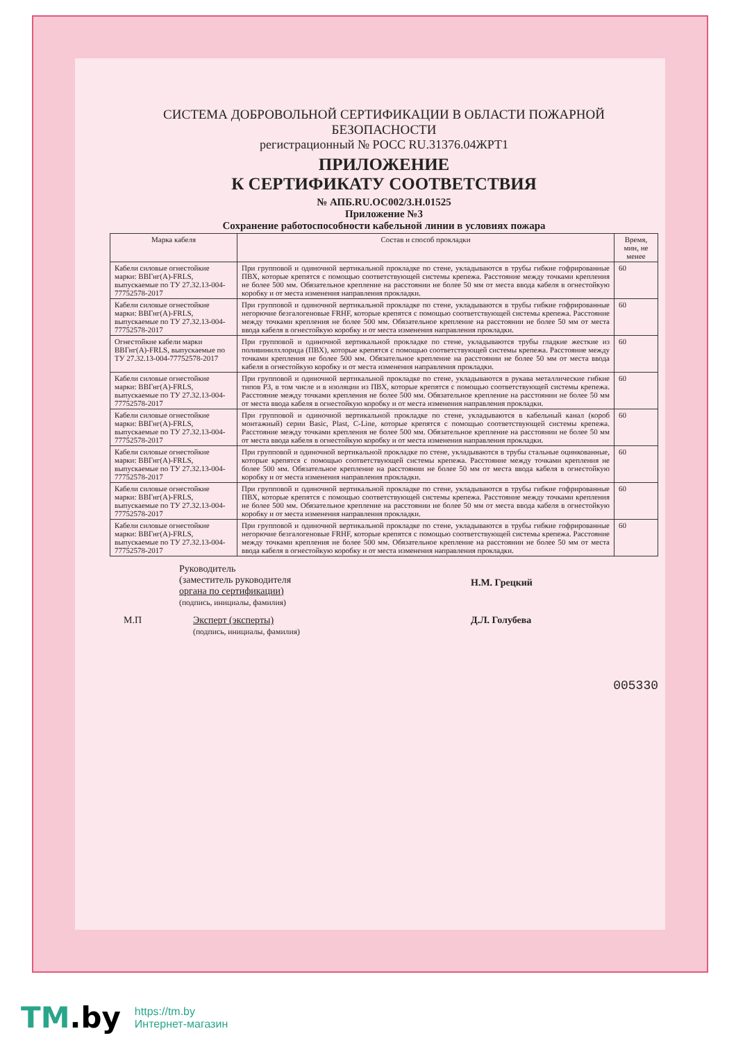СИСТЕМА ДОБРОВОЛЬНОЙ СЕРТИФИКАЦИИ В ОБЛАСТИ ПОЖАРНОЙ БЕЗОПАСНОСТИ
регистрационный № РОСС RU.31376.04ЖРТ1
ПРИЛОЖЕНИЕ
К СЕРТИФИКАТУ СООТВЕТСТВИЯ
№ АПБ.RU.ОС002/3.Н.01525
Приложение №3
Сохранение работоспособности кабельной линии в условиях пожара
| Марка кабеля | Состав и способ прокладки | Время, мин, не менее |
| --- | --- | --- |
| Кабели силовые огнестойкие марки: ВВГнг(А)-FRLS, выпускаемые по ТУ 27.32.13-004-77752578-2017 | При групповой и одиночной вертикальной прокладке по стене, укладываются в трубы гибкие гофрированные ПВХ, которые крепятся с помощью соответствующей системы крепежа. Расстояние между точками крепления не более 500 мм. Обязательное крепление на расстоянии не более 50 мм от места ввода кабеля в огнестойкую коробку и от места изменения направления прокладки. | 60 |
| Кабели силовые огнестойкие марки: ВВГнг(А)-FRLS, выпускаемые по ТУ 27.32.13-004-77752578-2017 | При групповой и одиночной вертикальной прокладке по стене, укладываются в трубы гибкие гофрированные негорючие безгалогеновые FRHF, которые крепятся с помощью соответствующей системы крепежа. Расстояние между точками крепления не более 500 мм. Обязательное крепление на расстоянии не более 50 мм от места ввода кабеля в огнестойкую коробку и от места изменения направления прокладки. | 60 |
| Огнестойкие кабели марки ВВГнг(А)-FRLS, выпускаемые по ТУ 27.32.13-004-77752578-2017 | При групповой и одиночной вертикальной прокладке по стене, укладываются трубы гладкие жесткие из поливинилхлорида (ПВХ), которые крепятся с помощью соответствующей системы крепежа. Расстояние между точками крепления не более 500 мм. Обязательное крепление на расстоянии не более 50 мм от места ввода кабеля в огнестойкую коробку и от места изменения направления прокладки. | 60 |
| Кабели силовые огнестойкие марки: ВВГнг(А)-FRLS, выпускаемые по ТУ 27.32.13-004-77752578-2017 | При групповой и одиночной вертикальной прокладке по стене, укладываются в рукава металлические гибкие типов Р3, в том числе и в изоляции из ПВХ, которые крепятся с помощью соответствующей системы крепежа. Расстояние между точками крепления не более 500 мм. Обязательное крепление на расстоянии не более 50 мм от места ввода кабеля в огнестойкую коробку и от места изменения направления прокладки. | 60 |
| Кабели силовые огнестойкие марки: ВВГнг(А)-FRLS, выпускаемые по ТУ 27.32.13-004-77752578-2017 | При групповой и одиночной вертикальной прокладке по стене, укладываются в кабельный канал (короб монтажный) серии Basic, Plast, C-Line, которые крепятся с помощью соответствующей системы крепежа. Расстояние между точками крепления не более 500 мм. Обязательное крепление на расстоянии не более 50 мм от места ввода кабеля в огнестойкую коробку и от места изменения направления прокладки. | 60 |
| Кабели силовые огнестойкие марки: ВВГнг(А)-FRLS, выпускаемые по ТУ 27.32.13-004-77752578-2017 | При групповой и одиночной вертикальной прокладке по стене, укладываются в трубы стальные оцинкованные, которые крепятся с помощью соответствующей системы крепежа. Расстояние между точками крепления не более 500 мм. Обязательное крепление на расстоянии не более 50 мм от места ввода кабеля в огнестойкую коробку и от места изменения направления прокладки. | 60 |
| Кабели силовые огнестойкие марки: ВВГнг(А)-FRLS, выпускаемые по ТУ 27.32.13-004-77752578-2017 | При групповой и одиночной вертикальной прокладке по стене, укладываются в трубы гибкие гофрированные ПВХ, которые крепятся с помощью соответствующей системы крепежа. Расстояние между точками крепления не более 500 мм. Обязательное крепление на расстоянии не более 50 мм от места ввода кабеля в огнестойкую коробку и от места изменения направления прокладки. | 60 |
| Кабели силовые огнестойкие марки: ВВГнг(А)-FRLS, выпускаемые по ТУ 27.32.13-004-77752578-2017 | При групповой и одиночной вертикальной прокладке по стене, укладываются в трубы гибкие гофрированные негорючие безгалогеновые FRHF, которые крепятся с помощью соответствующей системы крепежа. Расстояние между точками крепления не более 500 мм. Обязательное крепление на расстоянии не более 50 мм от места ввода кабеля в огнестойкую коробку и от места изменения направления прокладки. | 60 |
Руководитель
(заместитель руководителя
органа по сертификации)
(подпись, инициалы, фамилия)
Н.М. Грецкий
М.П Эксперт (эксперты)
(подпись, инициалы, фамилия)
Д.Л. Голубева
005330
TM.by
https://tm.by
Интернет-магазин